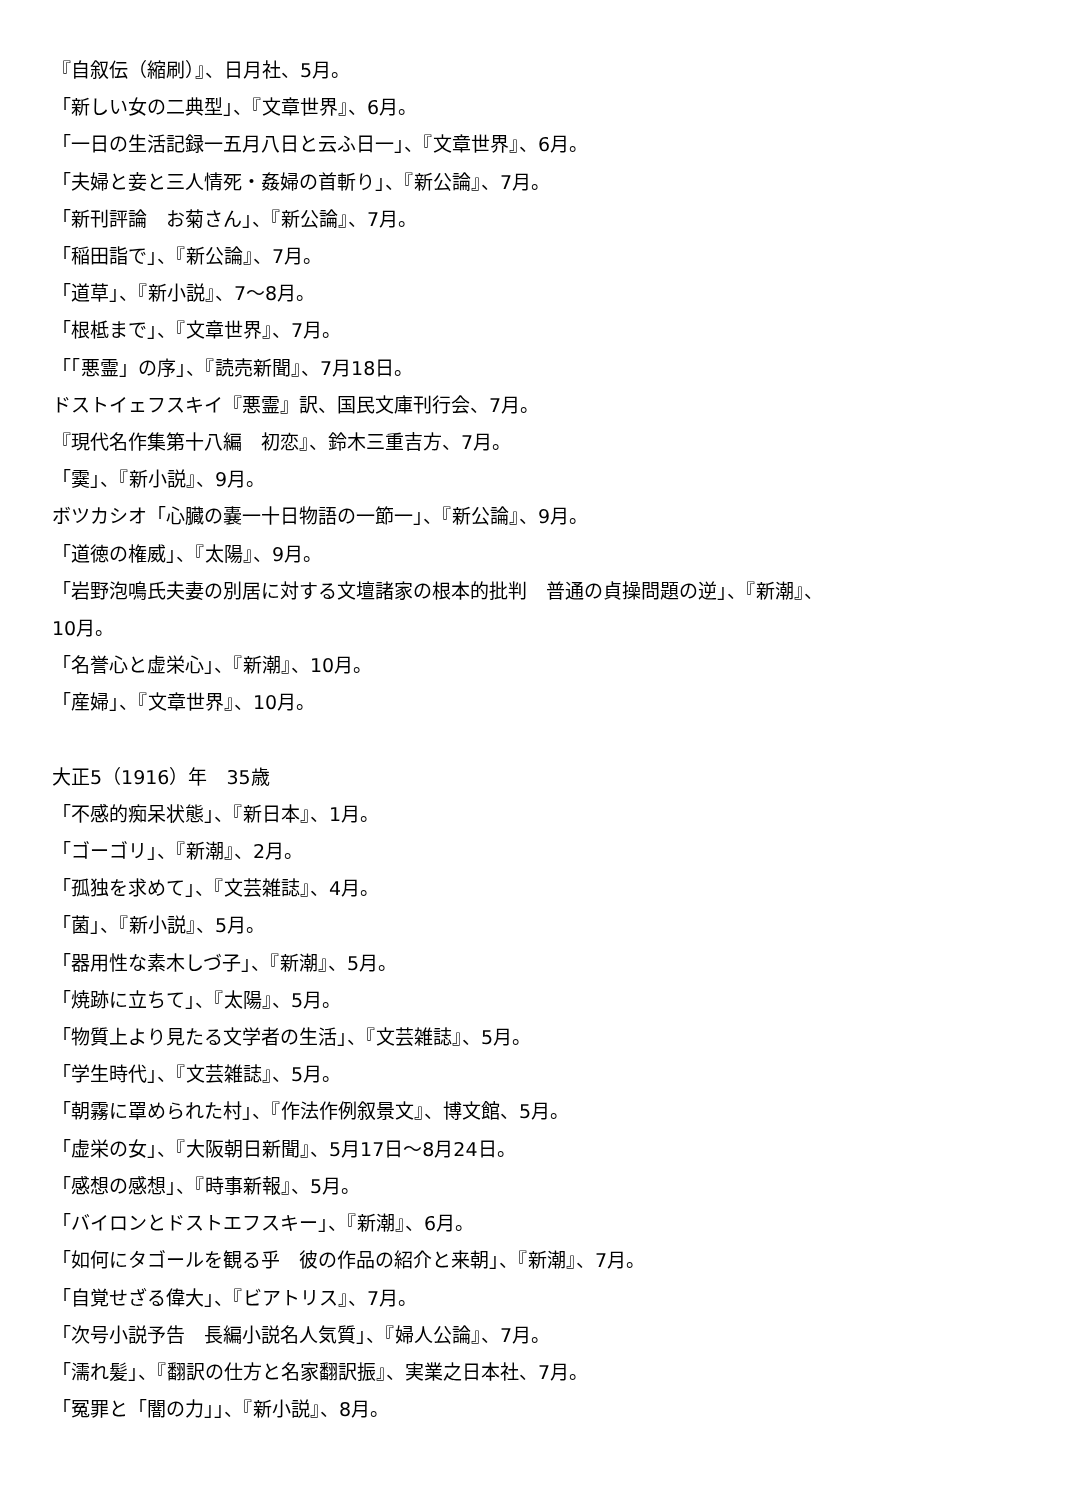『自叙伝（縮刷）』、日月社、5月。
「新しい女の二典型」、『文章世界』、6月。
「一日の生活記録一五月八日と云ふ日一」、『文章世界』、6月。
「夫婦と妾と三人情死・姦婦の首斬り」、『新公論』、7月。
「新刊評論　お菊さん」、『新公論』、7月。
「稲田詣で」、『新公論』、7月。
「道草」、『新小説』、7〜8月。
「根柢まで」、『文章世界』、7月。
「「悪霊」の序」、『読売新聞』、7月18日。
ドストイェフスキイ『悪霊』訳、国民文庫刊行会、7月。
『現代名作集第十八編　初恋』、鈴木三重吉方、7月。
「霙」、『新小説』、9月。
ボツカシオ「心臓の嚢一十日物語の一節一」、『新公論』、9月。
「道徳の権威」、『太陽』、9月。
「岩野泡鳴氏夫妻の別居に対する文壇諸家の根本的批判　普通の貞操問題の逆」、『新潮』、
10月。
「名誉心と虚栄心」、『新潮』、10月。
「産婦」、『文章世界』、10月。
大正5（1916）年　35歳
「不感的痴呆状態」、『新日本』、1月。
「ゴーゴリ」、『新潮』、2月。
「孤独を求めて」、『文芸雑誌』、4月。
「菌」、『新小説』、5月。
「器用性な素木しづ子」、『新潮』、5月。
「焼跡に立ちて」、『太陽』、5月。
「物質上より見たる文学者の生活」、『文芸雑誌』、5月。
「学生時代」、『文芸雑誌』、5月。
「朝霧に罩められた村」、『作法作例叙景文』、博文館、5月。
「虚栄の女」、『大阪朝日新聞』、5月17日〜8月24日。
「感想の感想」、『時事新報』、5月。
「バイロンとドストエフスキー」、『新潮』、6月。
「如何にタゴールを観る乎　彼の作品の紹介と来朝」、『新潮』、7月。
「自覚せざる偉大」、『ビアトリス』、7月。
「次号小説予告　長編小説名人気質」、『婦人公論』、7月。
「濡れ髪」、『翻訳の仕方と名家翻訳振』、実業之日本社、7月。
「冤罪と「闇の力」」、『新小説』、8月。